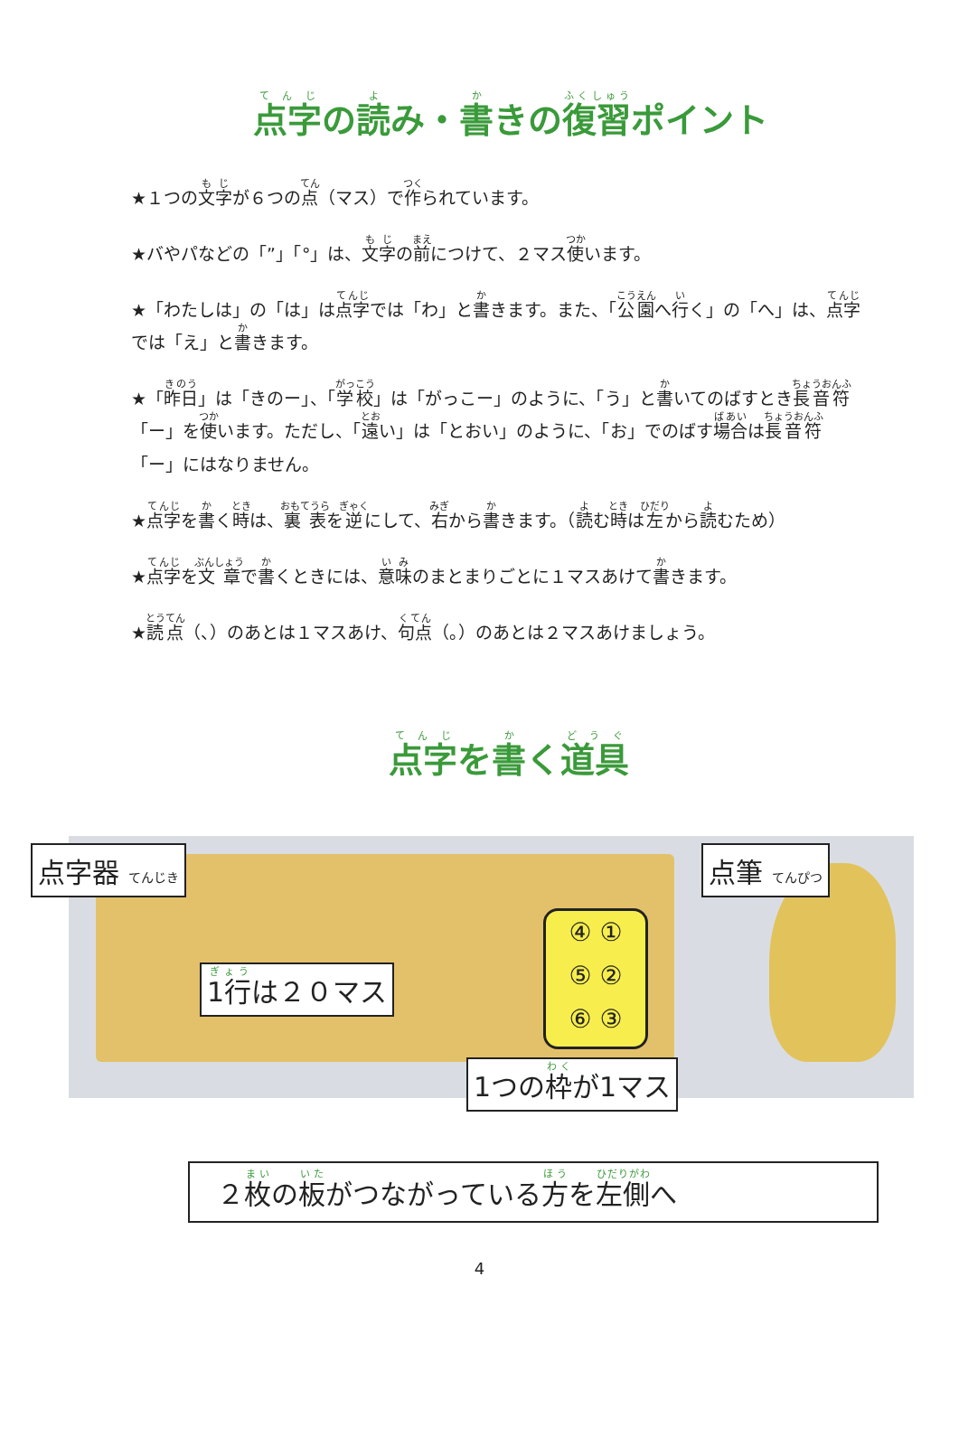点字の読み・書きの復習ポイント
★１つの文字が６つの点（マス）で作られています。
★バやパなどの「”」「°」は、文字の前につけて、２マス使います。
★「わたしは」の「は」は点字では「わ」と書きます。また、「公園へ行く」の「へ」は、点字では「え」と書きます。
★「昨日」は「きのー」、「学校」は「がっこー」のように、「う」と書いてのばすとき長音符「ー」を使います。ただし、「遠い」は「とおい」のように、「お」でのばす場合は長音符「ー」にはなりません。
★点字を書く時は、裏表を逆にして、右から書きます。（読む時は左から読むため）
★点字を文章で書くときには、意味のまとまりごとに１マスあけて書きます。
★読点（、）のあとは１マスあけ、句点（。）のあとは２マスあけましょう。
点字を書く道具
点字器 てんじき
1行は２０マス
④ ①
⑤ ②
⑥ ③
1つの枠が1マス
点筆 てんぴつ
２枚の板がつながっている方を左側へ
4